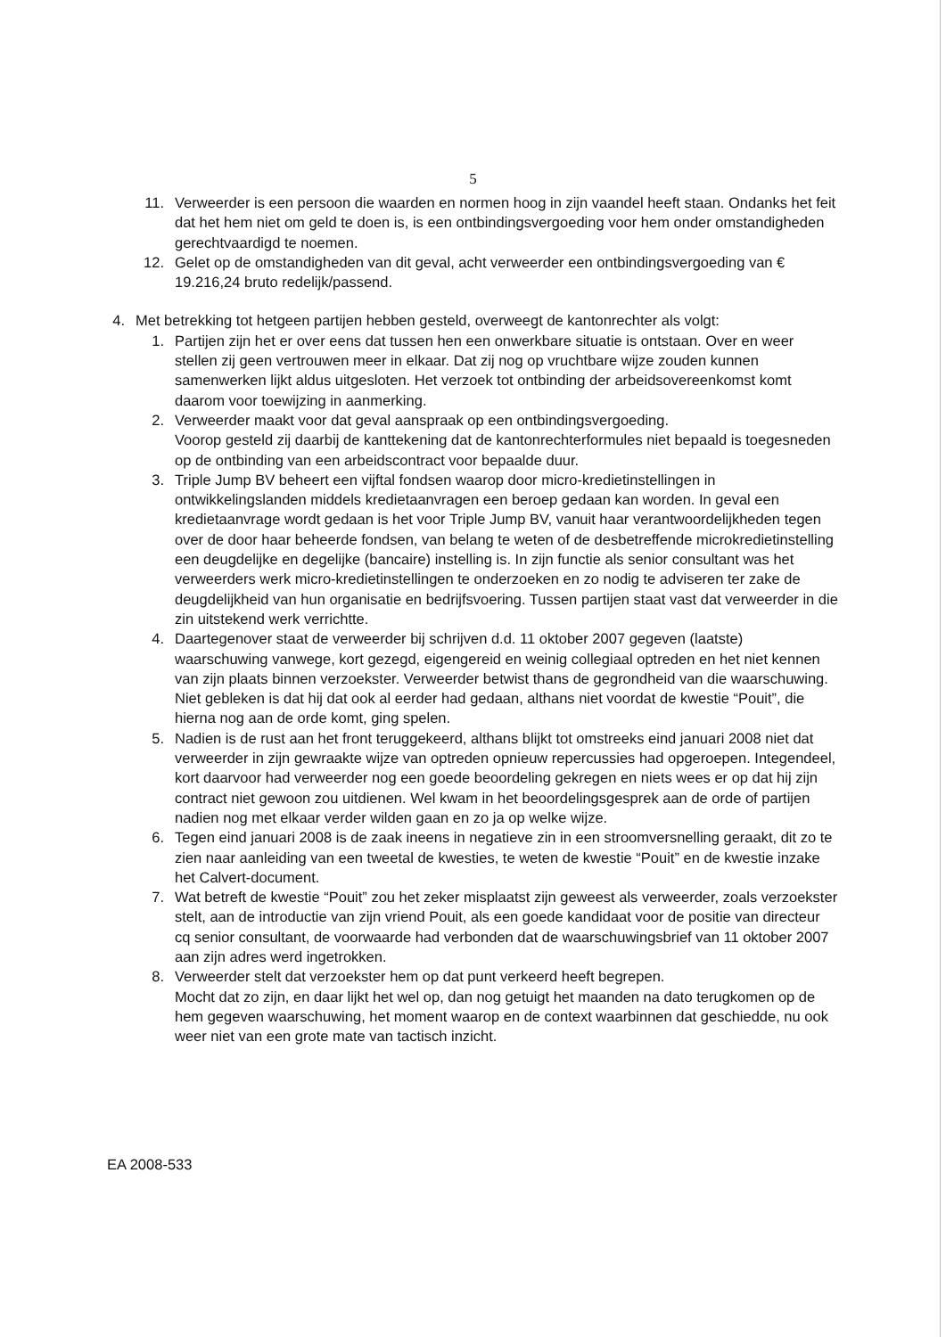5
11. Verweerder is een persoon die waarden en normen hoog in zijn vaandel heeft staan. Ondanks het feit dat het hem niet om geld te doen is, is een ontbindingsvergoeding voor hem onder omstandigheden gerechtvaardigd te noemen.
12. Gelet op de omstandigheden van dit geval, acht verweerder een ontbindingsvergoeding van € 19.216,24 bruto redelijk/passend.
4. Met betrekking tot hetgeen partijen hebben gesteld, overweegt de kantonrechter als volgt:
1. Partijen zijn het er over eens dat tussen hen een onwerkbare situatie is ontstaan. Over en weer stellen zij geen vertrouwen meer in elkaar. Dat zij nog op vruchtbare wijze zouden kunnen samenwerken lijkt aldus uitgesloten. Het verzoek tot ontbinding der arbeidsovereenkomst komt daarom voor toewijzing in aanmerking.
2. Verweerder maakt voor dat geval aanspraak op een ontbindingsvergoeding.
Voorop gesteld zij daarbij de kanttekening dat de kantonrechterformules niet bepaald is toegesneden op de ontbinding van een arbeidscontract voor bepaalde duur.
3. Triple Jump BV beheert een vijftal fondsen waarop door micro-kredietinstellingen in ontwikkelingslanden middels kredietaanvragen een beroep gedaan kan worden. In geval een kredietaanvrage wordt gedaan is het voor Triple Jump BV, vanuit haar verantwoordelijkheden tegen over de door haar beheerde fondsen, van belang te weten of de desbetreffende microkredietinstelling een deugdelijke en degelijke (bancaire) instelling is. In zijn functie als senior consultant was het verweerders werk micro-kredietinstellingen te onderzoeken en zo nodig te adviseren ter zake de deugdelijkheid van hun organisatie en bedrijfsvoering. Tussen partijen staat vast dat verweerder in die zin uitstekend werk verrichtte.
4. Daartegenover staat de verweerder bij schrijven d.d. 11 oktober 2007 gegeven (laatste) waarschuwing vanwege, kort gezegd, eigengereid en weinig collegiaal optreden en het niet kennen van zijn plaats binnen verzoekster. Verweerder betwist thans de gegrondheid van die waarschuwing. Niet gebleken is dat hij dat ook al eerder had gedaan, althans niet voordat de kwestie “Pouit”, die hierna nog aan de orde komt, ging spelen.
5. Nadien is de rust aan het front teruggekeerd, althans blijkt tot omstreeks eind januari 2008 niet dat verweerder in zijn gewraakte wijze van optreden opnieuw repercussies had opgeroepen. Integendeel, kort daarvoor had verweerder nog een goede beoordeling gekregen en niets wees er op dat hij zijn contract niet gewoon zou uitdienen. Wel kwam in het beoordelingsgesprek aan de orde of partijen nadien nog met elkaar verder wilden gaan en zo ja op welke wijze.
6. Tegen eind januari 2008 is de zaak ineens in negatieve zin in een stroomversnelling geraakt, dit zo te zien naar aanleiding van een tweetal de kwesties, te weten de kwestie “Pouit” en de kwestie inzake het Calvert-document.
7. Wat betreft de kwestie “Pouit” zou het zeker misplaatst zijn geweest als verweerder, zoals verzoekster stelt, aan de introductie van zijn vriend Pouit, als een goede kandidaat voor de positie van directeur cq senior consultant, de voorwaarde had verbonden dat de waarschuwingsbrief van 11 oktober 2007 aan zijn adres werd ingetrokken.
8. Verweerder stelt dat verzoekster hem op dat punt verkeerd heeft begrepen.
Mocht dat zo zijn, en daar lijkt het wel op, dan nog getuigt het maanden na dato terugkomen op de hem gegeven waarschuwing, het moment waarop en de context waarbinnen dat geschiedde, nu ook weer niet van een grote mate van tactisch inzicht.
EA 2008-533